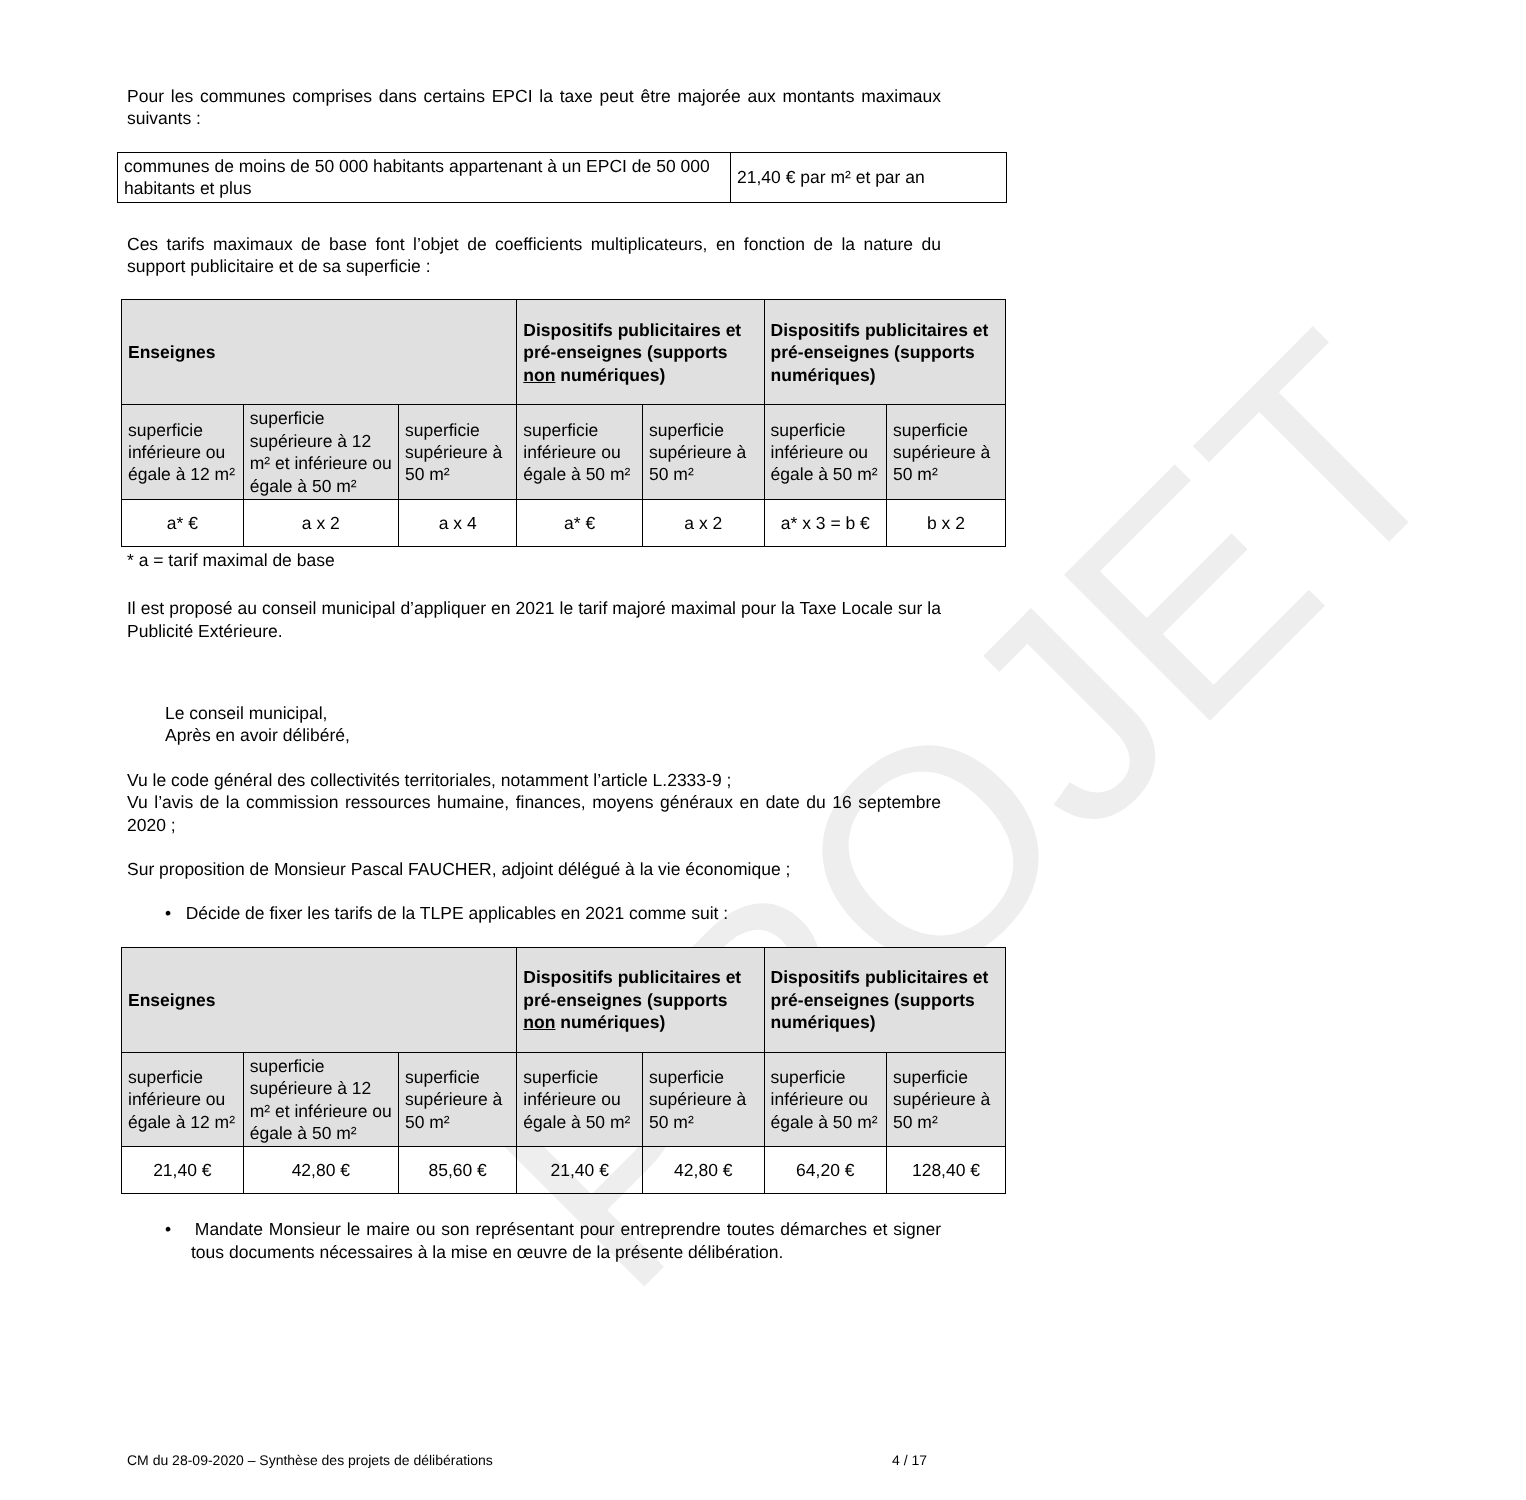PROJET
Pour les communes comprises dans certains EPCI la taxe peut être majorée aux montants maximaux suivants :
| communes de moins de 50 000 habitants appartenant à un EPCI de 50 000 habitants et plus | 21,40 € par m² et par an |
Ces tarifs maximaux de base font l’objet de coefficients multiplicateurs, en fonction de la nature du support publicitaire et de sa superficie :
| Enseignes | | | Dispositifs publicitaires et pré-enseignes (supports non numériques) | | Dispositifs publicitaires et pré-enseignes (supports numériques) | |
| --- | --- | --- | --- | --- | --- | --- |
| superficie inférieure ou égale à 12 m² | superficie supérieure à 12 m² et inférieure ou égale à 50 m² | superficie supérieure à 50 m² | superficie inférieure ou égale à 50 m² | superficie supérieure à 50 m² | superficie inférieure ou égale à 50 m² | superficie supérieure à 50 m² |
| a* € | a x 2 | a x 4 | a* € | a x 2 | a* x 3 = b € | b x 2 |
* a = tarif maximal de base
Il est proposé au conseil municipal d’appliquer en 2021 le tarif majoré maximal pour la Taxe Locale sur la Publicité Extérieure.
Le conseil municipal,
Après en avoir délibéré,
Vu le code général des collectivités territoriales, notamment l’article L.2333-9 ;
Vu l’avis de la commission ressources humaine, finances, moyens généraux en date du 16 septembre 2020 ;
Sur proposition de Monsieur Pascal FAUCHER, adjoint délégué à la vie économique ;
• Décide de fixer les tarifs de la TLPE applicables en 2021 comme suit :
| Enseignes | | | Dispositifs publicitaires et pré-enseignes (supports non numériques) | | Dispositifs publicitaires et pré-enseignes (supports numériques) | |
| --- | --- | --- | --- | --- | --- | --- |
| superficie inférieure ou égale à 12 m² | superficie supérieure à 12 m² et inférieure ou égale à 50 m² | superficie supérieure à 50 m² | superficie inférieure ou égale à 50 m² | superficie supérieure à 50 m² | superficie inférieure ou égale à 50 m² | superficie supérieure à 50 m² |
| 21,40 € | 42,80 € | 85,60 € | 21,40 € | 42,80 € | 64,20 € | 128,40 € |
• Mandate Monsieur le maire ou son représentant pour entreprendre toutes démarches et signer tous documents nécessaires à la mise en œuvre de la présente délibération.
CM du 28-09-2020 – Synthèse des projets de délibérations 4 / 17